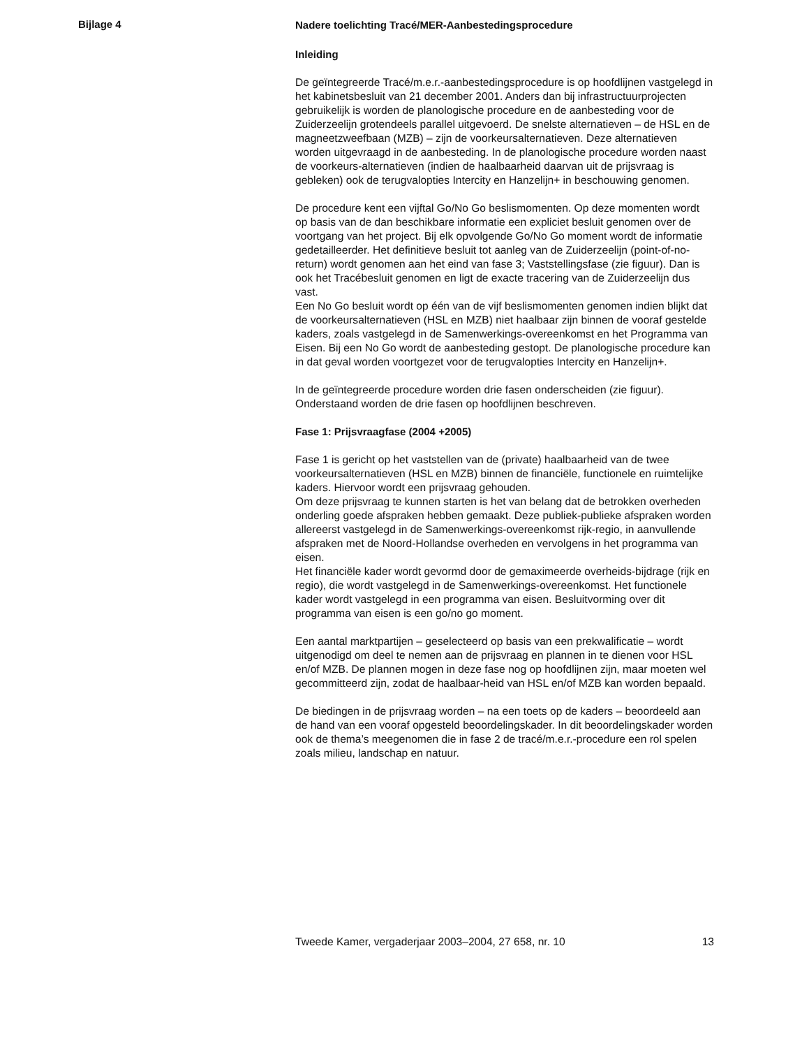Bijlage 4
Nadere toelichting Tracé/MER-Aanbestedingsprocedure
Inleiding
De geïntegreerde Tracé/m.e.r.-aanbestedingsprocedure is op hoofdlijnen vastgelegd in het kabinetsbesluit van 21 december 2001. Anders dan bij infrastructuurprojecten gebruikelijk is worden de planologische procedure en de aanbesteding voor de Zuiderzeelijn grotendeels parallel uitgevoerd. De snelste alternatieven – de HSL en de magneetzweefbaan (MZB) – zijn de voorkeursalternatieven. Deze alternatieven worden uitgevraagd in de aanbesteding. In de planologische procedure worden naast de voorkeurs-alternatieven (indien de haalbaarheid daarvan uit de prijsvraag is gebleken) ook de terugvalopties Intercity en Hanzelijn+ in beschouwing genomen.
De procedure kent een vijftal Go/No Go beslismomenten. Op deze momenten wordt op basis van de dan beschikbare informatie een expliciet besluit genomen over de voortgang van het project. Bij elk opvolgende Go/No Go moment wordt de informatie gedetailleerder. Het definitieve besluit tot aanleg van de Zuiderzeelijn (point-of-no-return) wordt genomen aan het eind van fase 3; Vaststellingsfase (zie figuur). Dan is ook het Tracébesluit genomen en ligt de exacte tracering van de Zuiderzeelijn dus vast.
Een No Go besluit wordt op één van de vijf beslismomenten genomen indien blijkt dat de voorkeursalternatieven (HSL en MZB) niet haalbaar zijn binnen de vooraf gestelde kaders, zoals vastgelegd in de Samenwerkings-overeenkomst en het Programma van Eisen. Bij een No Go wordt de aanbesteding gestopt. De planologische procedure kan in dat geval worden voortgezet voor de terugvalopties Intercity en Hanzelijn+.
In de geïntegreerde procedure worden drie fasen onderscheiden (zie figuur). Onderstaand worden de drie fasen op hoofdlijnen beschreven.
Fase 1: Prijsvraagfase (2004 +2005)
Fase 1 is gericht op het vaststellen van de (private) haalbaarheid van de twee voorkeursalternatieven (HSL en MZB) binnen de financiële, functionele en ruimtelijke kaders. Hiervoor wordt een prijsvraag gehouden.
Om deze prijsvraag te kunnen starten is het van belang dat de betrokken overheden onderling goede afspraken hebben gemaakt. Deze publiek-publieke afspraken worden allereerst vastgelegd in de Samenwerkings-overeenkomst rijk-regio, in aanvullende afspraken met de Noord-Hollandse overheden en vervolgens in het programma van eisen.
Het financiële kader wordt gevormd door de gemaximeerde overheids-bijdrage (rijk en regio), die wordt vastgelegd in de Samenwerkings-overeenkomst. Het functionele kader wordt vastgelegd in een programma van eisen. Besluitvorming over dit programma van eisen is een go/no go moment.
Een aantal marktpartijen – geselecteerd op basis van een prekwalificatie – wordt uitgenodigd om deel te nemen aan de prijsvraag en plannen in te dienen voor HSL en/of MZB. De plannen mogen in deze fase nog op hoofdlijnen zijn, maar moeten wel gecommitteerd zijn, zodat de haalbaar-heid van HSL en/of MZB kan worden bepaald.
De biedingen in de prijsvraag worden – na een toets op de kaders – beoordeeld aan de hand van een vooraf opgesteld beoordelingskader. In dit beoordelingskader worden ook de thema’s meegenomen die in fase 2 de tracé/m.e.r.-procedure een rol spelen zoals milieu, landschap en natuur.
Tweede Kamer, vergaderjaar 2003–2004, 27 658, nr. 10 13